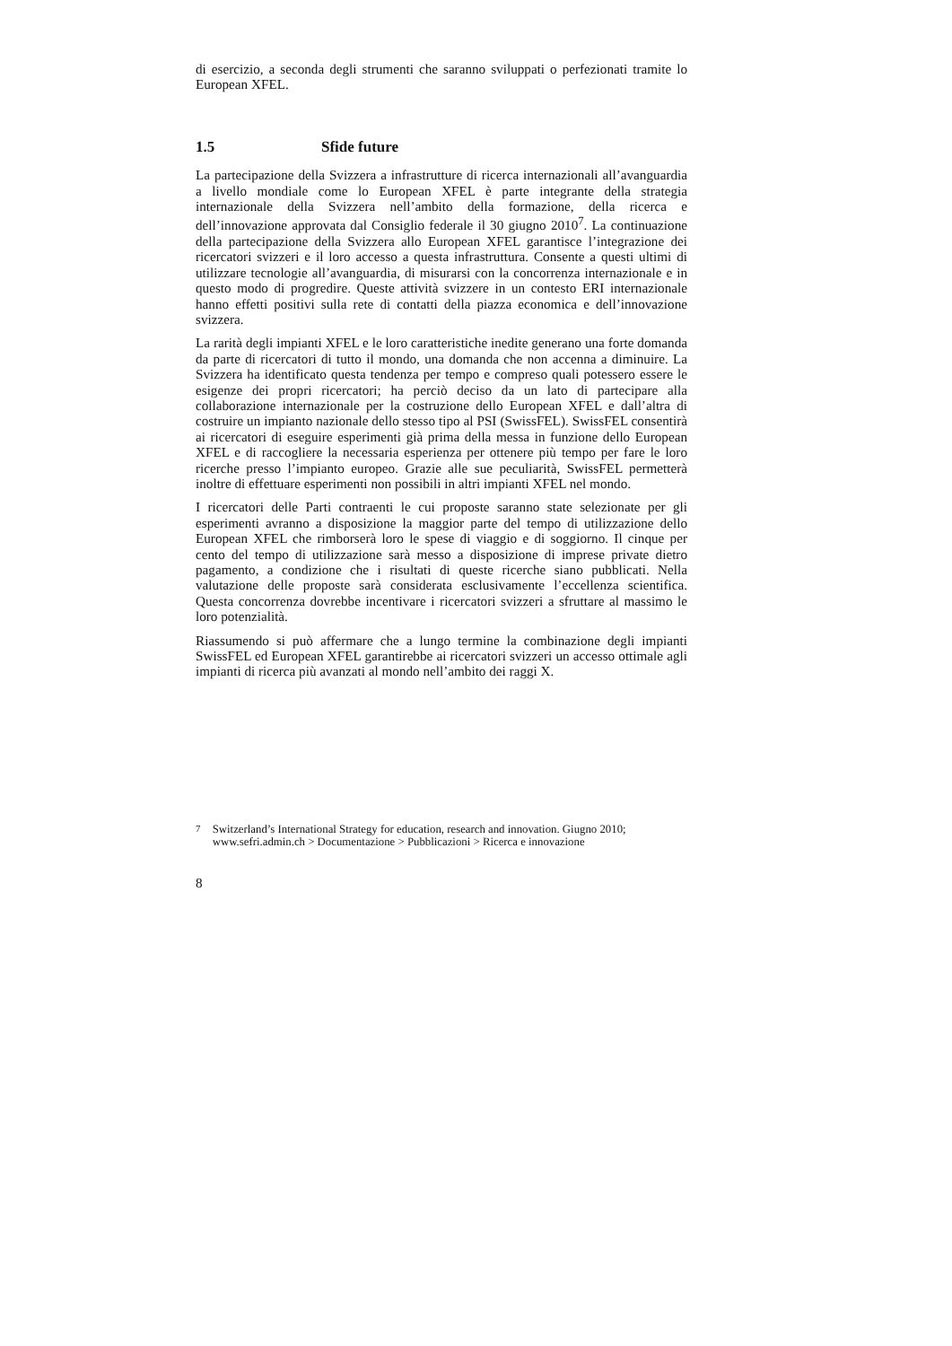di esercizio, a seconda degli strumenti che saranno sviluppati o perfezionati tramite lo European XFEL.
1.5 Sfide future
La partecipazione della Svizzera a infrastrutture di ricerca internazionali all’avanguardia a livello mondiale come lo European XFEL è parte integrante della strategia internazionale della Svizzera nell’ambito della formazione, della ricerca e dell’innovazione approvata dal Consiglio federale il 30 giugno 2010<sup>7</sup>. La continuazione della partecipazione della Svizzera allo European XFEL garantisce l’integrazione dei ricercatori svizzeri e il loro accesso a questa infrastruttura. Consente a questi ultimi di utilizzare tecnologie all’avanguardia, di misurarsi con la concorrenza internazionale e in questo modo di progredire. Queste attività svizzere in un contesto ERI internazionale hanno effetti positivi sulla rete di contatti della piazza economica e dell’innovazione svizzera.
La rarità degli impianti XFEL e le loro caratteristiche inedite generano una forte domanda da parte di ricercatori di tutto il mondo, una domanda che non accenna a diminuire. La Svizzera ha identificato questa tendenza per tempo e compreso quali potessero essere le esigenze dei propri ricercatori; ha perciò deciso da un lato di partecipare alla collaborazione internazionale per la costruzione dello European XFEL e dall’altra di costruire un impianto nazionale dello stesso tipo al PSI (SwissFEL). SwissFEL consentirà ai ricercatori di eseguire esperimenti già prima della messa in funzione dello European XFEL e di raccogliere la necessaria esperienza per ottenere più tempo per fare le loro ricerche presso l’impianto europeo. Grazie alle sue peculiarità, SwissFEL permetterà inoltre di effettuare esperimenti non possibili in altri impianti XFEL nel mondo.
I ricercatori delle Parti contraenti le cui proposte saranno state selezionate per gli esperimenti avranno a disposizione la maggior parte del tempo di utilizzazione dello European XFEL che rimborserà loro le spese di viaggio e di soggiorno. Il cinque per cento del tempo di utilizzazione sarà messo a disposizione di imprese private dietro pagamento, a condizione che i risultati di queste ricerche siano pubblicati. Nella valutazione delle proposte sarà considerata esclusivamente l’eccellenza scientifica. Questa concorrenza dovrebbe incentivare i ricercatori svizzeri a sfruttare al massimo le loro potenzialità.
Riassumendo si può affermare che a lungo termine la combinazione degli impianti SwissFEL ed European XFEL garantirebbe ai ricercatori svizzeri un accesso ottimale agli impianti di ricerca più avanzati al mondo nell’ambito dei raggi X.
<sup>7</sup> Switzerland’s International Strategy for education, research and innovation. Giugno 2010; www.sefri.admin.ch > Documentazione > Pubblicazioni > Ricerca e innovazione
8